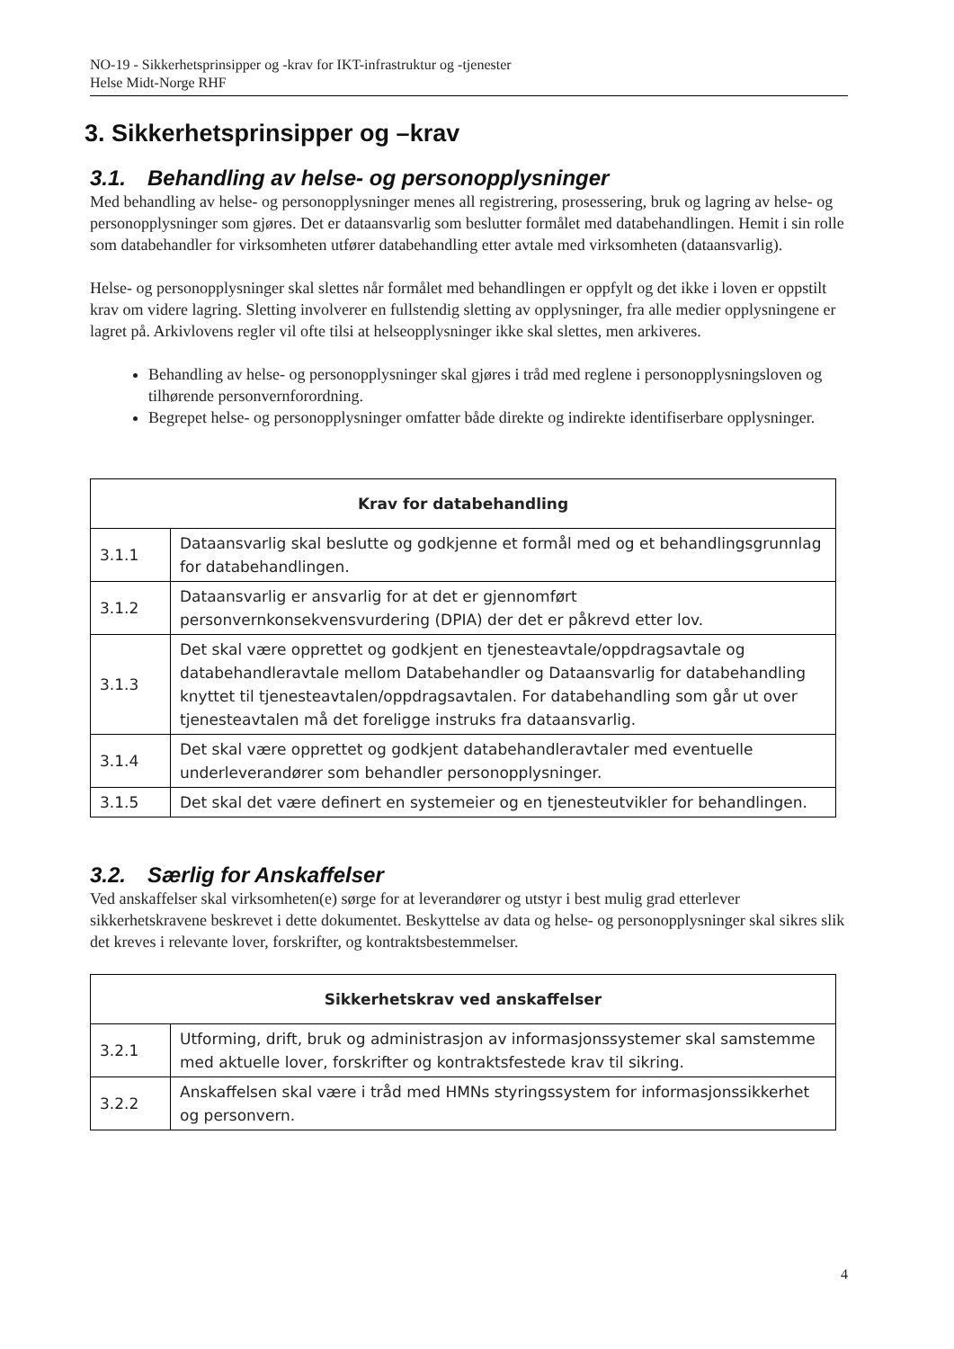NO-19 - Sikkerhetsprinsipper og -krav for IKT-infrastruktur og -tjenester
Helse Midt-Norge RHF
3. Sikkerhetsprinsipper og –krav
3.1. Behandling av helse- og personopplysninger
Med behandling av helse- og personopplysninger menes all registrering, prosessering, bruk og lagring av helse- og personopplysninger som gjøres. Det er dataansvarlig som beslutter formålet med databehandlingen. Hemit i sin rolle som databehandler for virksomheten utfører databehandling etter avtale med virksomheten (dataansvarlig).
Helse- og personopplysninger skal slettes når formålet med behandlingen er oppfylt og det ikke i loven er oppstilt krav om videre lagring. Sletting involverer en fullstendig sletting av opplysninger, fra alle medier opplysningene er lagret på. Arkivlovens regler vil ofte tilsi at helseopplysninger ikke skal slettes, men arkiveres.
Behandling av helse- og personopplysninger skal gjøres i tråd med reglene i personopplysningsloven og tilhørende personvernforordning.
Begrepet helse- og personopplysninger omfatter både direkte og indirekte identifiserbare opplysninger.
| Krav for databehandling | |
| --- | --- |
| 3.1.1 | Dataansvarlig skal beslutte og godkjenne et formål med og et behandlingsgrunnlag for databehandlingen. |
| 3.1.2 | Dataansvarlig er ansvarlig for at det er gjennomført personvernkonsekvensvurdering (DPIA) der det er påkrevd etter lov. |
| 3.1.3 | Det skal være opprettet og godkjent en tjenesteavtale/oppdragsavtale og databehandleravtale mellom Databehandler og Dataansvarlig for databehandling knyttet til tjenesteavtalen/oppdragsavtalen. For databehandling som går ut over tjenesteavtalen må det foreligge instruks fra dataansvarlig. |
| 3.1.4 | Det skal være opprettet og godkjent databehandleravtaler med eventuelle underleverandører som behandler personopplysninger. |
| 3.1.5 | Det skal det være definert en systemeier og en tjenesteutvikler for behandlingen. |
3.2. Særlig for Anskaffelser
Ved anskaffelser skal virksomheten(e) sørge for at leverandører og utstyr i best mulig grad etterlever sikkerhetskravene beskrevet i dette dokumentet. Beskyttelse av data og helse- og personopplysninger skal sikres slik det kreves i relevante lover, forskrifter, og kontraktsbestemmelser.
| Sikkerhetskrav ved anskaffelser | |
| --- | --- |
| 3.2.1 | Utforming, drift, bruk og administrasjon av informasjonssystemer skal samstemme med aktuelle lover, forskrifter og kontraktsfestede krav til sikring. |
| 3.2.2 | Anskaffelsen skal være i tråd med HMNs styringssystem for informasjonssikkerhet og personvern. |
4